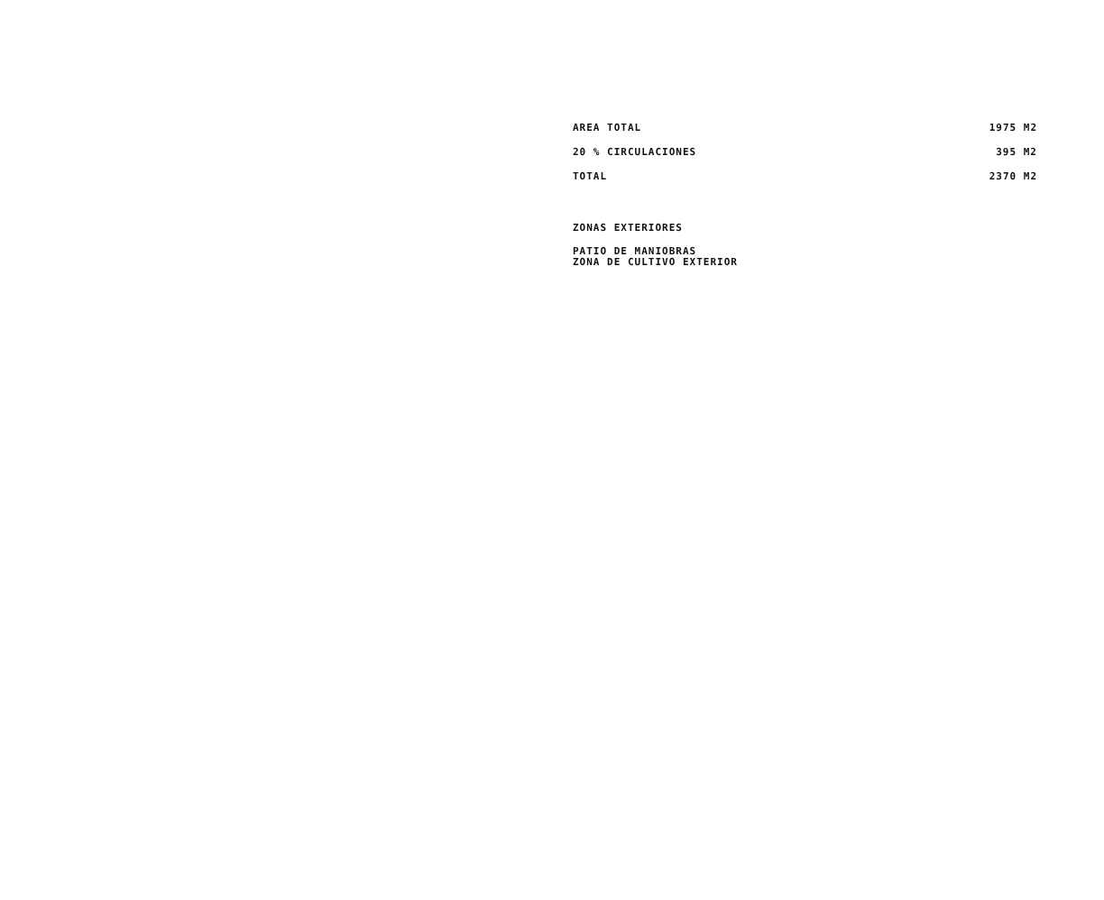| AREA TOTAL | 1975 M2 |
| 20 % CIRCULACIONES | 395 M2 |
| TOTAL | 2370 M2 |
ZONAS EXTERIORES
PATIO DE MANIOBRAS
ZONA DE CULTIVO EXTERIOR